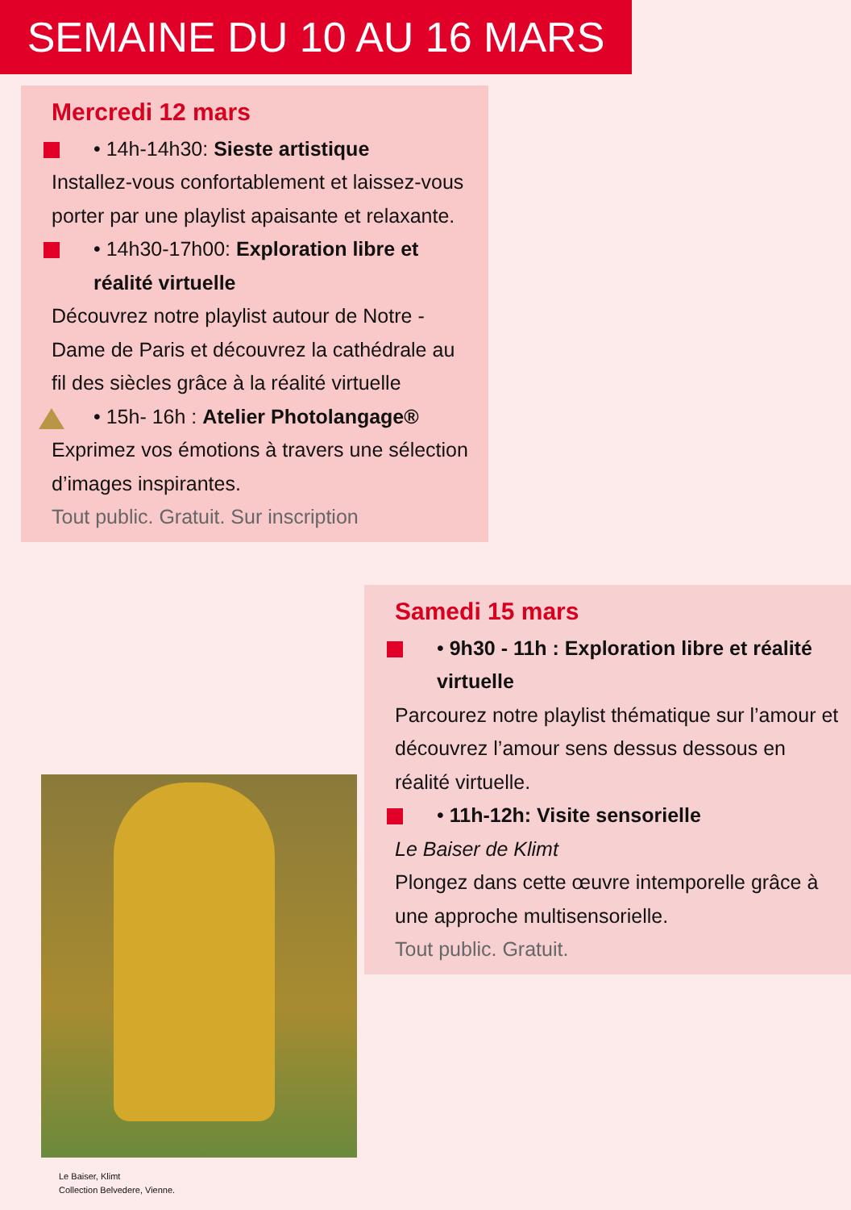SEMAINE DU 10 AU 16 MARS
Mercredi 12 mars
• 14h-14h30: Sieste artistique
Installez-vous confortablement et laissez-vous porter par une playlist apaisante et relaxante.
• 14h30-17h00: Exploration libre et réalité virtuelle
Découvrez notre playlist autour de Notre - Dame de Paris et découvrez la cathédrale au fil des siècles grâce à la réalité virtuelle
• 15h- 16h : Atelier Photolangage®
Exprimez vos émotions à travers une sélection d’images inspirantes.
Tout public. Gratuit. Sur inscription
Samedi 15 mars
• 9h30 - 11h : Exploration libre et réalité virtuelle
Parcourez notre playlist thématique sur l’amour et découvrez l’amour sens dessus dessous en réalité virtuelle.
• 11h-12h: Visite sensorielle
Le Baiser de Klimt
Plongez dans cette œuvre intemporelle grâce à une approche multisensorielle.
Tout public. Gratuit.
Le Baiser, Klimt
Collection Belvedere, Vienne.